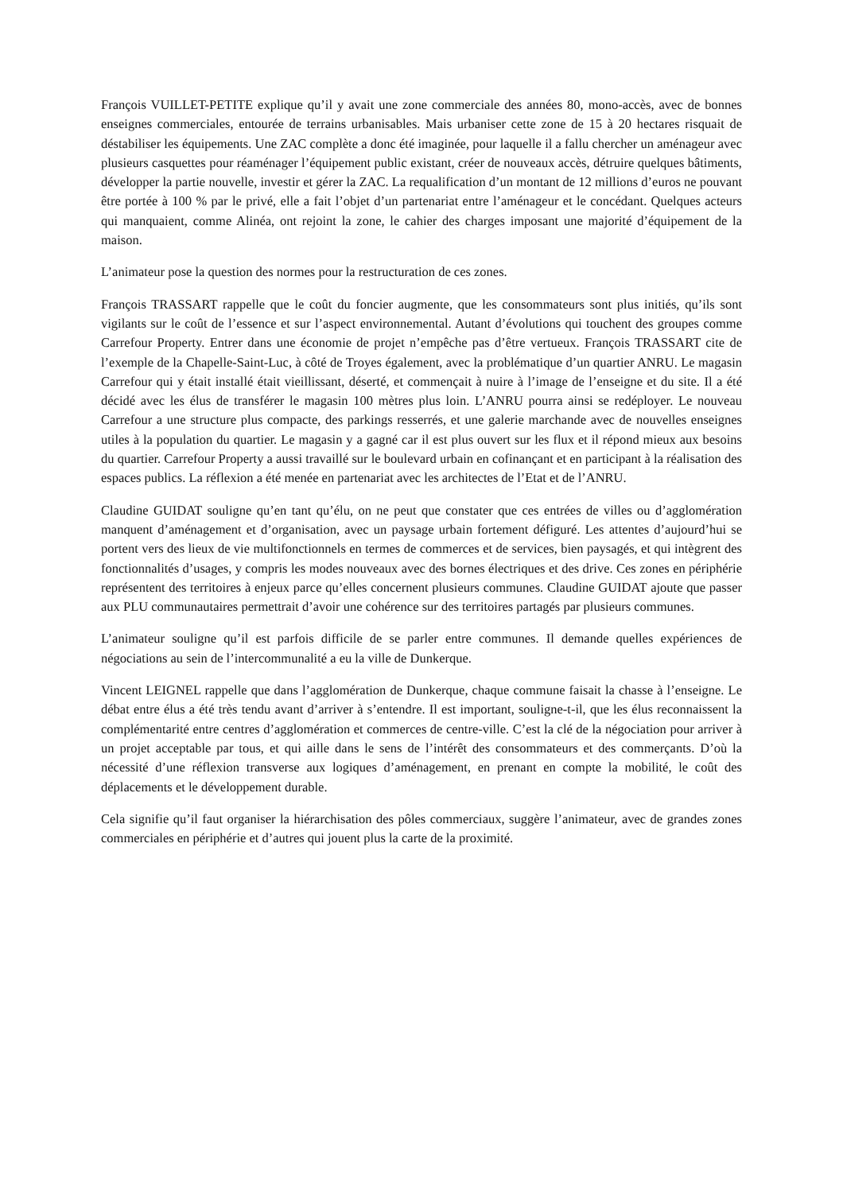François VUILLET-PETITE explique qu’il y avait une zone commerciale des années 80, mono-accès, avec de bonnes enseignes commerciales, entourée de terrains urbanisables. Mais urbaniser cette zone de 15 à 20 hectares risquait de déstabiliser les équipements. Une ZAC complète a donc été imaginée, pour laquelle il a fallu chercher un aménageur avec plusieurs casquettes pour réaménager l’équipement public existant, créer de nouveaux accès, détruire quelques bâtiments, développer la partie nouvelle, investir et gérer la ZAC. La requalification d’un montant de 12 millions d’euros ne pouvant être portée à 100 % par le privé, elle a fait l’objet d’un partenariat entre l’aménageur et le concédant. Quelques acteurs qui manquaient, comme Alinéa, ont rejoint la zone, le cahier des charges imposant une majorité d’équipement de la maison.
L’animateur pose la question des normes pour la restructuration de ces zones.
François TRASSART rappelle que le coût du foncier augmente, que les consommateurs sont plus initiés, qu’ils sont vigilants sur le coût de l’essence et sur l’aspect environnemental. Autant d’évolutions qui touchent des groupes comme Carrefour Property. Entrer dans une économie de projet n’empêche pas d’être vertueux. François TRASSART cite de l’exemple de la Chapelle-Saint-Luc, à côté de Troyes également, avec la problématique d’un quartier ANRU. Le magasin Carrefour qui y était installé était vieillissant, déserté, et commençait à nuire à l’image de l’enseigne et du site. Il a été décidé avec les élus de transférer le magasin 100 mètres plus loin. L’ANRU pourra ainsi se redéployer. Le nouveau Carrefour a une structure plus compacte, des parkings resserrés, et une galerie marchande avec de nouvelles enseignes utiles à la population du quartier. Le magasin y a gagné car il est plus ouvert sur les flux et il répond mieux aux besoins du quartier. Carrefour Property a aussi travaillé sur le boulevard urbain en cofinançant et en participant à la réalisation des espaces publics. La réflexion a été menée en partenariat avec les architectes de l’Etat et de l’ANRU.
Claudine GUIDAT souligne qu’en tant qu’élu, on ne peut que constater que ces entrées de villes ou d’agglomération manquent d’aménagement et d’organisation, avec un paysage urbain fortement défiguré. Les attentes d’aujourd’hui se portent vers des lieux de vie multifonctionnels en termes de commerces et de services, bien paysagés, et qui intègrent des fonctionnalités d’usages, y compris les modes nouveaux avec des bornes électriques et des drive. Ces zones en périphérie représentent des territoires à enjeux parce qu’elles concernent plusieurs communes. Claudine GUIDAT ajoute que passer aux PLU communautaires permettrait d’avoir une cohérence sur des territoires partagés par plusieurs communes.
L’animateur souligne qu’il est parfois difficile de se parler entre communes. Il demande quelles expériences de négociations au sein de l’intercommunalité a eu la ville de Dunkerque.
Vincent LEIGNEL rappelle que dans l’agglomération de Dunkerque, chaque commune faisait la chasse à l’enseigne. Le débat entre élus a été très tendu avant d’arriver à s’entendre. Il est important, souligne-t-il, que les élus reconnaissent la complémentarité entre centres d’agglomération et commerces de centre-ville. C’est la clé de la négociation pour arriver à un projet acceptable par tous, et qui aille dans le sens de l’intérêt des consommateurs et des commerçants. D’où la nécessité d’une réflexion transverse aux logiques d’aménagement, en prenant en compte la mobilité, le coût des déplacements et le développement durable.
Cela signifie qu’il faut organiser la hiérarchisation des pôles commerciaux, suggère l’animateur, avec de grandes zones commerciales en périphérie et d’autres qui jouent plus la carte de la proximité.